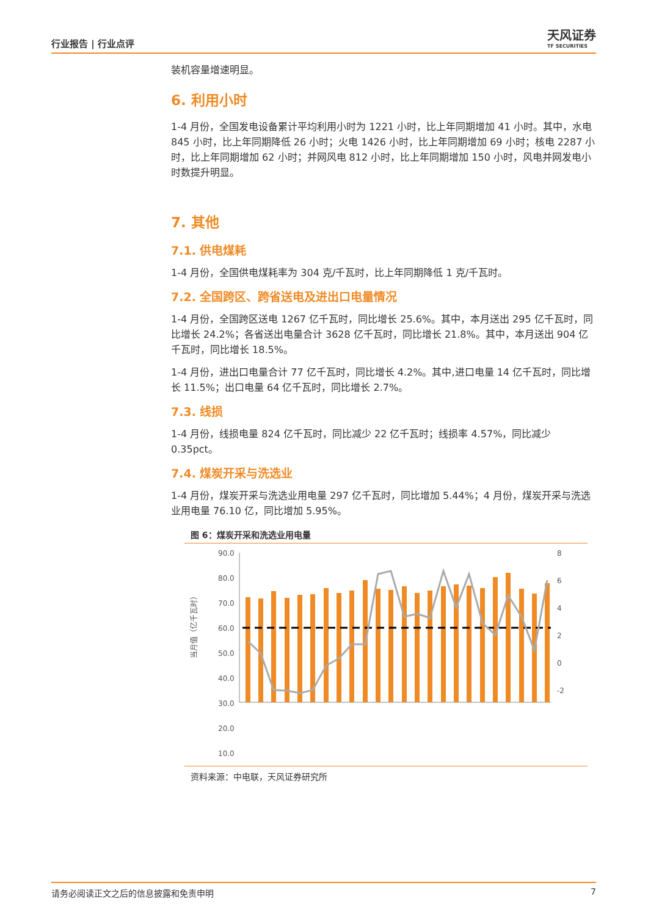行业报告 | 行业点评
天风证券
TF SECURITIES
装机容量增速明显。
6. 利用小时
1-4 月份，全国发电设备累计平均利用小时为 1221 小时，比上年同期增加 41 小时。其中，水电 845 小时，比上年同期降低 26 小时；火电 1426 小时，比上年同期增加 69 小时；核电 2287 小时，比上年同期增加 62 小时；并网风电 812 小时，比上年同期增加 150 小时，风电并网发电小时数提升明显。
7. 其他
7.1. 供电煤耗
1-4 月份，全国供电煤耗率为 304 克/千瓦时，比上年同期降低 1 克/千瓦时。
7.2. 全国跨区、跨省送电及进出口电量情况
1-4 月份，全国跨区送电 1267 亿千瓦时，同比增长 25.6%。其中，本月送出 295 亿千瓦时，同比增长 24.2%；各省送出电量合计 3628 亿千瓦时，同比增长 21.8%。其中，本月送出 904 亿千瓦时，同比增长 18.5%。
1-4 月份，进出口电量合计 77 亿千瓦时，同比增长 4.2%。其中,进口电量 14 亿千瓦时，同比增长 11.5%；出口电量 64 亿千瓦时，同比增长 2.7%。
7.3. 线损
1-4 月份，线损电量 824 亿千瓦时，同比减少 22 亿千瓦时；线损率 4.57%，同比减少 0.35pct。
7.4. 煤炭开采与洗选业
1-4 月份，煤炭开采与洗选业用电量 297 亿千瓦时，同比增加 5.44%；4 月份，煤炭开采与洗选业用电量 76.10 亿，同比增加 5.95%。
图 6：煤炭开采和洗选业用电量
当月值（亿千瓦时）
90.0
80.0
70.0
60.0
50.0
40.0
30.0
20.0
10.0
8
6
4
2
0
-2
资料来源：中电联，天风证券研究所
请务必阅读正文之后的信息披露和免责申明 7